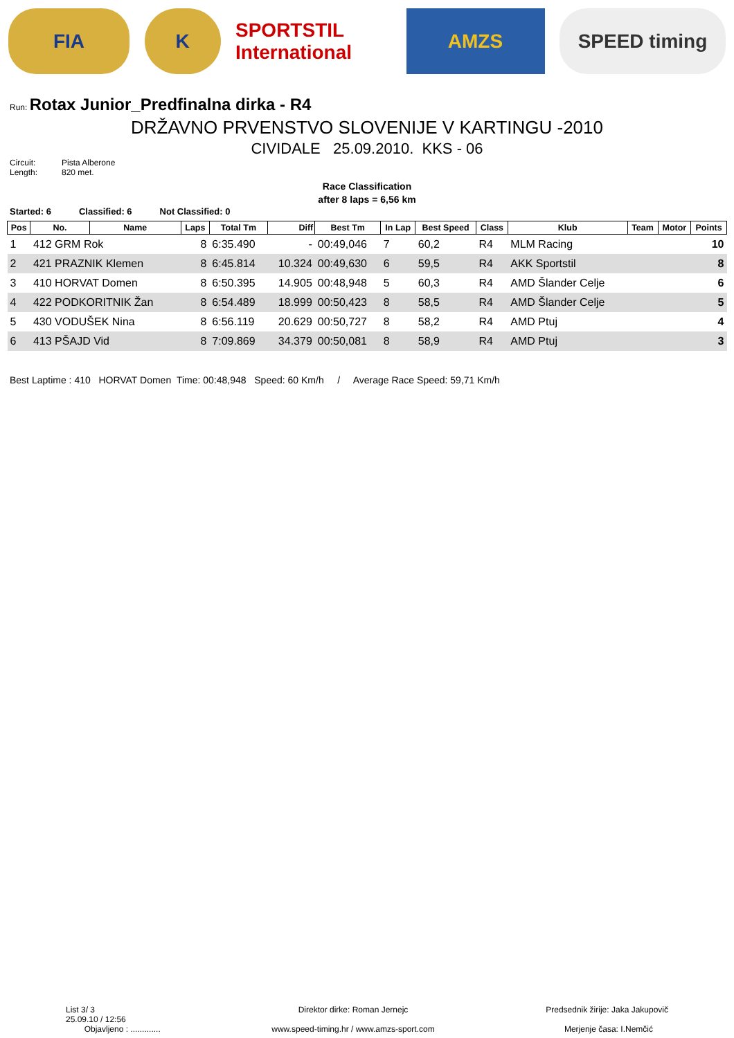FIA K SPORTSTIL International
AMZS SPEED timing
Run: Rotax Junior_Predfinalna dirka - R4
DRŽAVNO PRVENSTVO SLOVENIJE V KARTINGU -2010
CIVIDALE 25.09.2010. KKS - 06
Circuit: Pista Alberone Length: 820 met.
Race Classification
after 8 laps = 6,56 km
Started: 6 Classified: 6 Not Classified: 0
| Pos | No. | Name | Laps | Total Tm | Diff | Best Tm | In Lap | Best Speed | Class | Klub | Team | Motor | Points |
| --- | --- | --- | --- | --- | --- | --- | --- | --- | --- | --- | --- | --- | --- |
| 1 | 412 GRM Rok | | 8 | 6:35.490 | - | 00:49,046 | 7 | 60,2 | R4 | MLM Racing | | | 10 |
| 2 | 421 PRAZNIK Klemen | | 8 | 6:45.814 | 10.324 | 00:49,630 | 6 | 59,5 | R4 | AKK Sportstil | | | 8 |
| 3 | 410 HORVAT Domen | | 8 | 6:50.395 | 14.905 | 00:48,948 | 5 | 60,3 | R4 | AMD Šlander Celje | | | 6 |
| 4 | 422 PODKORITNIK Žan | | 8 | 6:54.489 | 18.999 | 00:50,423 | 8 | 58,5 | R4 | AMD Šlander Celje | | | 5 |
| 5 | 430 VODUŠEK Nina | | 8 | 6:56.119 | 20.629 | 00:50,727 | 8 | 58,2 | R4 | AMD Ptuj | | | 4 |
| 6 | 413 PŠAJD Vid | | 8 | 7:09.869 | 34.379 | 00:50,081 | 8 | 58,9 | R4 | AMD Ptuj | | | 3 |
Best Laptime : 410 HORVAT Domen Time: 00:48,948 Speed: 60 Km/h / Average Race Speed: 59,71 Km/h
List 3/ 3
25.09.10 / 12:56
Objavljeno : .............
Direktor dirke: Roman Jernejc
www.speed-timing.hr / www.amzs-sport.com
Predsednik žirije: Jaka Jakupovič
Merjenje časa: I.Nemčić